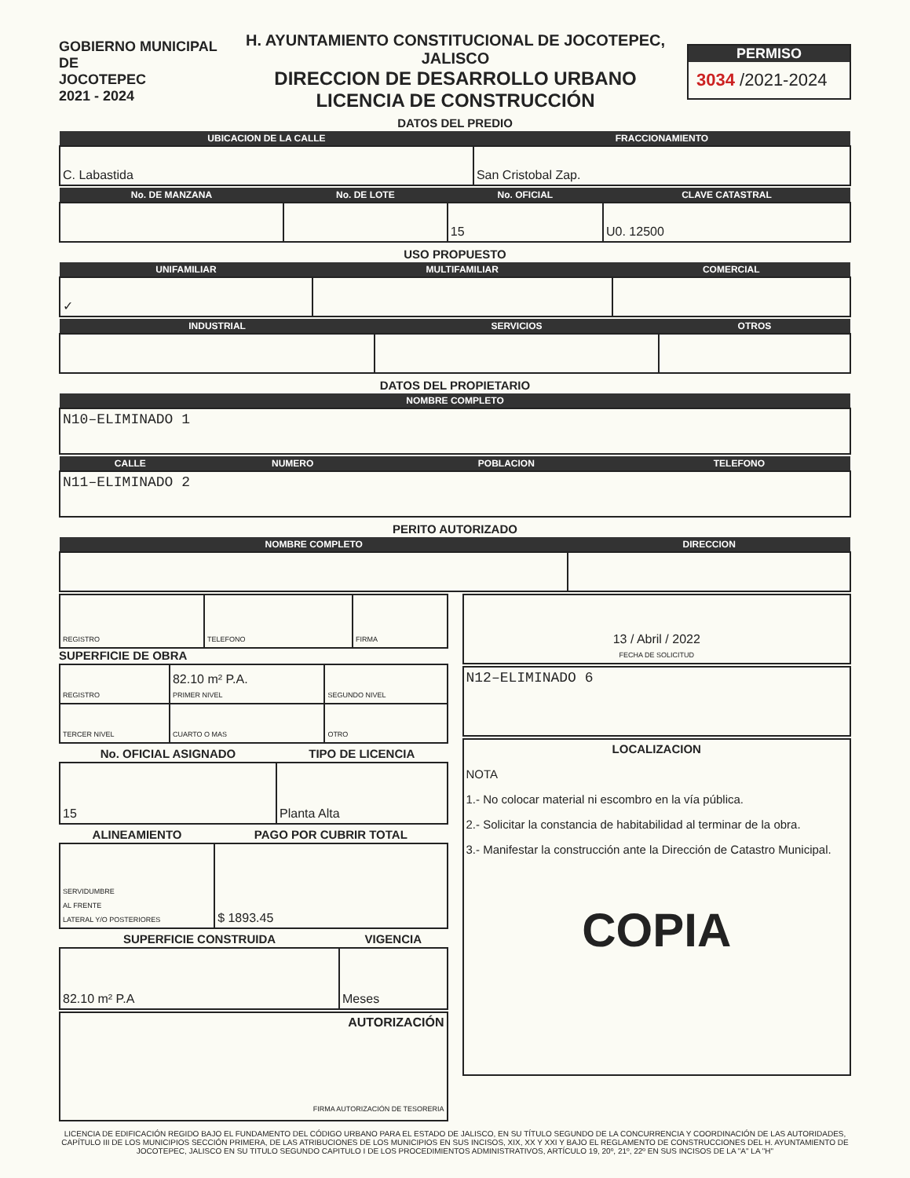GOBIERNO MUNICIPAL DE
JOCOTEPEC
2021 - 2024
H. AYUNTAMIENTO CONSTITUCIONAL DE JOCOTEPEC, JALISCO
DIRECCION DE DESARROLLO URBANO
LICENCIA DE CONSTRUCCIÓN
PERMISO
3034 /2021-2024
DATOS DEL PREDIO
| UBICACION DE LA CALLE | FRACCIONAMIENTO |
| --- | --- |
| C. Labastida | San Cristobal Zap. |
| No. DE MANZANA | No. DE LOTE | No. OFICIAL | CLAVE CATASTRAL |
| --- | --- | --- | --- |
| | | 15 | U0. 12500 |
USO PROPUESTO
| UNIFAMILIAR | MULTIFAMILIAR | COMERCIAL |
| --- | --- | --- |
| ✓ | | |
| INDUSTRIAL | SERVICIOS | OTROS |
| --- | --- | --- |
DATOS DEL PROPIETARIO
| NOMBRE COMPLETO |
| --- |
| N10–ELIMINADO 1 |
| CALLE | NUMERO | POBLACION | TELEFONO |
| --- | --- | --- | --- |
| N11–ELIMINADO 2 | | | |
PERITO AUTORIZADO
| NOMBRE COMPLETO | DIRECCION |
| --- | --- |
| REGISTRO | TELEFONO | FIRMA |
SUPERFICIE DE OBRA
| REGISTRO | 82.10 m² P.A. PRIMER NIVEL | SEGUNDO NIVEL |
| TERCER NIVEL | CUARTO O MAS | OTRO |
| No. OFICIAL ASIGNADO | TIPO DE LICENCIA |
| --- | --- |
| 15 | Planta Alta |
| ALINEAMIENTO | PAGO POR CUBRIR TOTAL |
| --- | --- |
| SERVIDUMBRE AL FRENTE LATERAL Y/O POSTERIORES | $ 1893.45 |
| SUPERFICIE CONSTRUIDA | VIGENCIA |
| --- | --- |
| 82.10 m² P.A | Meses |
| AUTORIZACIÓN FIRMA AUTORIZACIÓN DE TESORERIA |
| 13 / Abril / 2022 FECHA DE SOLICITUD |
| N12–ELIMINADO 6 |
| LOCALIZACION NOTA 1.- No colocar material ni escombro en la vía pública. 2.- Solicitar la constancia de habitabilidad al terminar de la obra. 3.- Manifestar la construcción ante la Dirección de Catastro Municipal. COPIA |
LICENCIA DE EDIFICACIÓN REGIDO BAJO EL FUNDAMENTO DEL CÓDIGO URBANO PARA EL ESTADO DE JALISCO, EN SU TÍTULO SEGUNDO DE LA CONCURRENCIA Y COORDINACIÓN DE LAS AUTORIDADES, CAPÍTULO III DE LOS MUNICIPIOS SECCIÓN PRIMERA, DE LAS ATRIBUCIONES DE LOS MUNICIPIOS EN SUS INCISOS, XIX, XX Y XXI Y BAJO EL REGLAMENTO DE CONSTRUCCIONES DEL H. AYUNTAMIENTO DE JOCOTEPEC, JALISCO EN SU TITULO SEGUNDO CAPITULO I DE LOS PROCEDIMIENTOS ADMINISTRATIVOS, ARTÍCULO 19, 20º, 21º, 22º EN SUS INCISOS DE LA "A" LA "H"